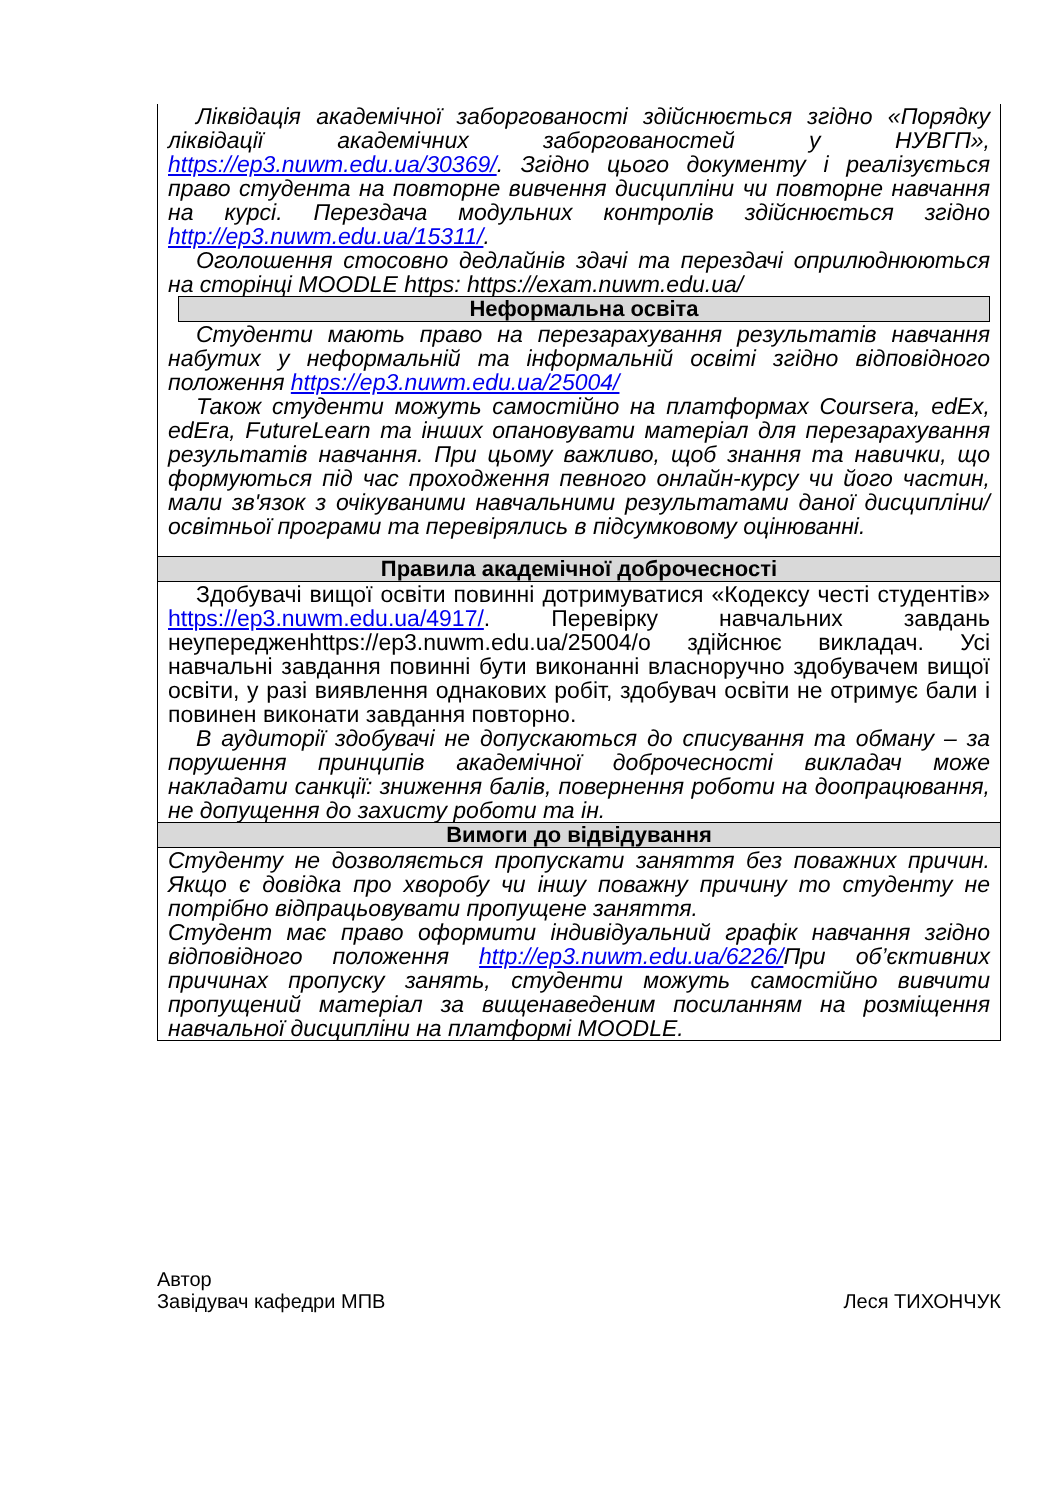| Ліквідація академічної заборгованості здійснюється згідно «Порядку ліквідації академічних заборгованостей у НУВГП», https://ep3.nuwm.edu.ua/30369/ . Згідно цього документу і реалізується право студента на повторне вивчення дисципліни чи повторне навчання на курсі. Перездача модульних контролів здійснюється згідно http://ep3.nuwm.edu.ua/15311/ . Оголошення стосовно дедлайнів здачі та перездачі оприлюднюються на сторінці MOODLE https: https://exam.nuwm.edu.ua/ Неформальна освіта Студенти мають право на перезарахування результатів навчання набутих у неформальній та інформальній освіті згідно відповідного положення https://ep3.nuwm.edu.ua/25004/ Також студенти можуть самостійно на платформах Coursera, edEx, edEra, FutureLearn та інших опановувати матеріал для перезарахування результатів навчання. При цьому важливо, щоб знання та навички, що формуються під час проходження певного онлайн-курсу чи його частин, мали зв'язок з очікуваними навчальними результатами даної дисципліни/освітньої програми та перевірялись в підсумковому оцінюванні. |
| Правила академічної доброчесності |
| Здобувачі вищої освіти повинні дотримуватися «Кодексу честі студентів» https://ep3.nuwm.edu.ua/4917/ . Перевірку навчальних завдань неупередженhttps://ep3.nuwm.edu.ua/25004/о здійснює викладач. Усі навчальні завдання повинні бути виконанні власноручно здобувачем вищої освіти, у разі виявлення однакових робіт, здобувач освіти не отримує бали і повинен виконати завдання повторно. В аудиторії здобувачі не допускаються до списування та обману – за порушення принципів академічної доброчесності викладач може накладати санкції: зниження балів, повернення роботи на доопрацювання, не допущення до захисту роботи та ін. |
| Вимоги до відвідування |
| Студенту не дозволяється пропускати заняття без поважних причин. Якщо є довідка про хворобу чи іншу поважну причину то студенту не потрібно відпрацьовувати пропущене заняття. Студент має право оформити індивідуальний графік навчання згідно відповідного положення http://ep3.nuwm.edu.ua/6226/ При об’єктивних причинах пропуску занять, студенти можуть самостійно вивчити пропущений матеріал за вищенаведеним посиланням на розміщення навчальної дисципліни на платформі MOODLE. |
Автор
Завідувач кафедри МПВ
Леся ТИХОНЧУК